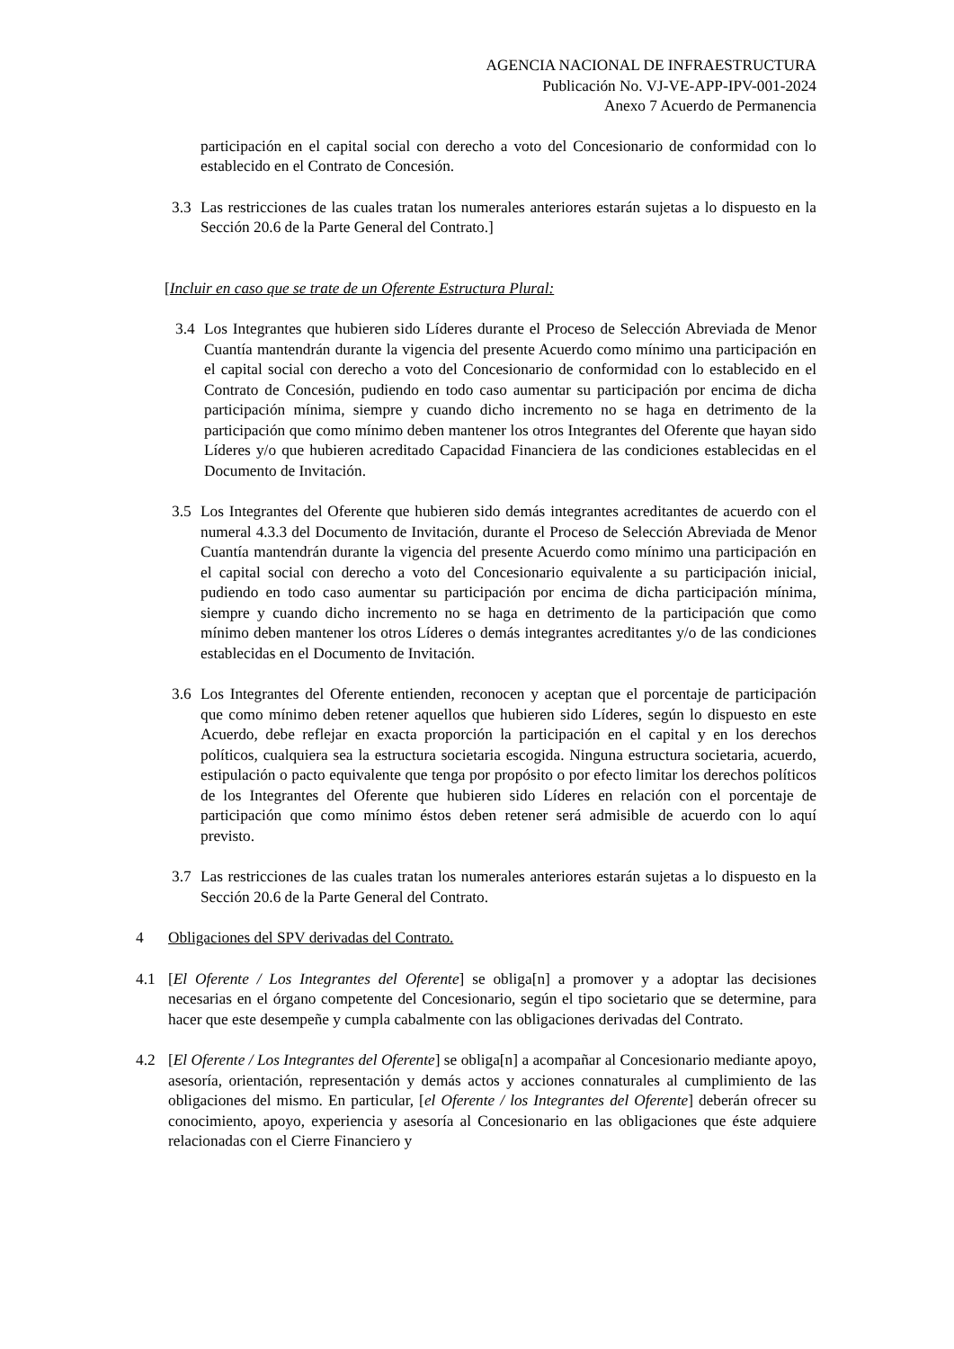AGENCIA NACIONAL DE INFRAESTRUCTURA
Publicación No. VJ-VE-APP-IPV-001-2024
Anexo 7 Acuerdo de Permanencia
participación en el capital social con derecho a voto del Concesionario de conformidad con lo establecido en el Contrato de Concesión.
3.3 Las restricciones de las cuales tratan los numerales anteriores estarán sujetas a lo dispuesto en la Sección 20.6 de la Parte General del Contrato.]
[Incluir en caso que se trate de un Oferente Estructura Plural:
3.4 Los Integrantes que hubieren sido Líderes durante el Proceso de Selección Abreviada de Menor Cuantía mantendrán durante la vigencia del presente Acuerdo como mínimo una participación en el capital social con derecho a voto del Concesionario de conformidad con lo establecido en el Contrato de Concesión, pudiendo en todo caso aumentar su participación por encima de dicha participación mínima, siempre y cuando dicho incremento no se haga en detrimento de la participación que como mínimo deben mantener los otros Integrantes del Oferente que hayan sido Líderes y/o que hubieren acreditado Capacidad Financiera de las condiciones establecidas en el Documento de Invitación.
3.5 Los Integrantes del Oferente que hubieren sido demás integrantes acreditantes de acuerdo con el numeral 4.3.3 del Documento de Invitación, durante el Proceso de Selección Abreviada de Menor Cuantía mantendrán durante la vigencia del presente Acuerdo como mínimo una participación en el capital social con derecho a voto del Concesionario equivalente a su participación inicial, pudiendo en todo caso aumentar su participación por encima de dicha participación mínima, siempre y cuando dicho incremento no se haga en detrimento de la participación que como mínimo deben mantener los otros Líderes o demás integrantes acreditantes y/o de las condiciones establecidas en el Documento de Invitación.
3.6 Los Integrantes del Oferente entienden, reconocen y aceptan que el porcentaje de participación que como mínimo deben retener aquellos que hubieren sido Líderes, según lo dispuesto en este Acuerdo, debe reflejar en exacta proporción la participación en el capital y en los derechos políticos, cualquiera sea la estructura societaria escogida. Ninguna estructura societaria, acuerdo, estipulación o pacto equivalente que tenga por propósito o por efecto limitar los derechos políticos de los Integrantes del Oferente que hubieren sido Líderes en relación con el porcentaje de participación que como mínimo éstos deben retener será admisible de acuerdo con lo aquí previsto.
3.7 Las restricciones de las cuales tratan los numerales anteriores estarán sujetas a lo dispuesto en la Sección 20.6 de la Parte General del Contrato.
4 Obligaciones del SPV derivadas del Contrato.
4.1 [El Oferente / Los Integrantes del Oferente] se obliga[n] a promover y a adoptar las decisiones necesarias en el órgano competente del Concesionario, según el tipo societario que se determine, para hacer que este desempeñe y cumpla cabalmente con las obligaciones derivadas del Contrato.
4.2 [El Oferente / Los Integrantes del Oferente] se obliga[n] a acompañar al Concesionario mediante apoyo, asesoría, orientación, representación y demás actos y acciones connaturales al cumplimiento de las obligaciones del mismo. En particular, [el Oferente / los Integrantes del Oferente] deberán ofrecer su conocimiento, apoyo, experiencia y asesoría al Concesionario en las obligaciones que éste adquiere relacionadas con el Cierre Financiero y